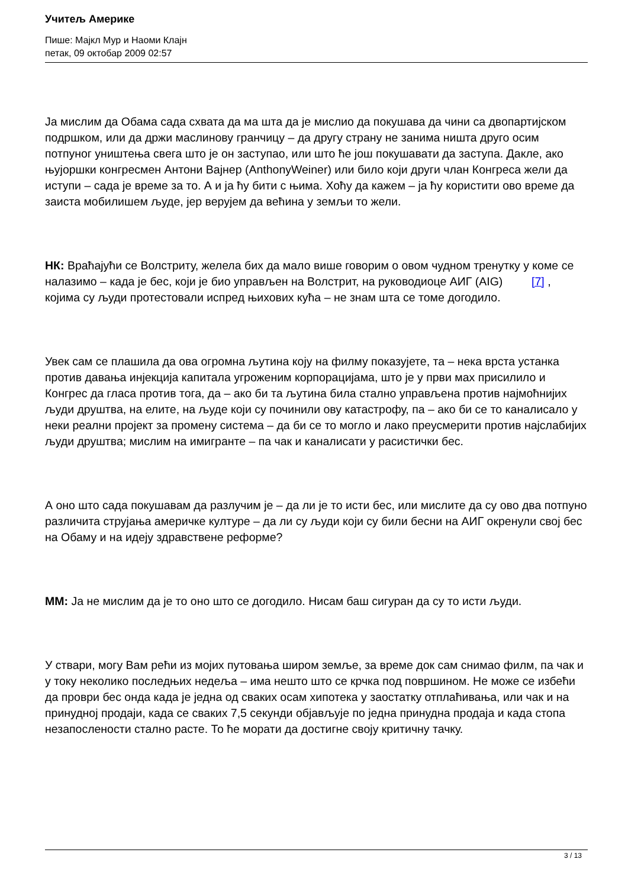Учитељ Америке
Пише: Мајкл Мур и Наоми Клајн
петак, 09 октобар 2009 02:57
Ја мислим да Обама сада схвата да ма шта да је мислио да покушава да чини са двопартијском подршком, или да држи маслинову гранчицу – да другу страну не занима ништа друго осим потпуног уништења свега што је он заступао, или што ће још покушавати да заступа. Дакле, ако њујоршки конгресмен Антони Вајнер (AnthonyWeiner) или било који други члан Конгреса жели да иступи – сада је време за то. А и ја ћу бити с њима. Хоћу да кажем – ја ћу користити ово време да заиста мобилишем људе, јер верујем да већина у земљи то жели.
НК: Враћајући се Волстриту, желела бих да мало више говорим о овом чудном тренутку у коме се налазимо – када је бес, који је био управљен на Волстрит, на руководиоце АИГ (AIG) [7] , којима су људи протестовали испред њихових кућа – не знам шта се томе догодило.
Увек сам се плашила да ова огромна љутина коју на филму показујете, та – нека врста устанка против давања инјекција капитала угроженим корпорацијама, што је у први мах присилило и Конгрес да гласа против тога, да – ако би та љутина била стално управљена против најмоћнијих људи друштва, на елите, на људе који су починили ову катастрофу, па – ако би се то каналисало у неки реални пројект за промену система – да би се то могло и лако преусмерити против најслабијих људи друштва; мислим на имигранте – па чак и каналисати у расистички бес.
А оно што сада покушавам да разлучим је – да ли је то исти бес, или мислите да су ово два потпуно различита струјања америчке културе – да ли су људи који су били бесни на АИГ окренули свој бес на Обаму и на идеју здравствене реформе?
ММ: Ја не мислим да је то оно што се догодило. Нисам баш сигуран да су то исти људи.
У ствари, могу Вам рећи из мојих путовања широм земље, за време док сам снимао филм, па чак и у току неколико последњих недеља – има нешто што се крчка под површином. Не може се избећи да проври бес онда када је једна од сваких осам хипотека у заостатку отплаћивања, или чак и на принудној продаји, када се сваких 7,5 секунди објављује по једна принудна продаја и када стопа незапослености стално расте. То ће морати да достигне своју критичну тачку.
3 / 13